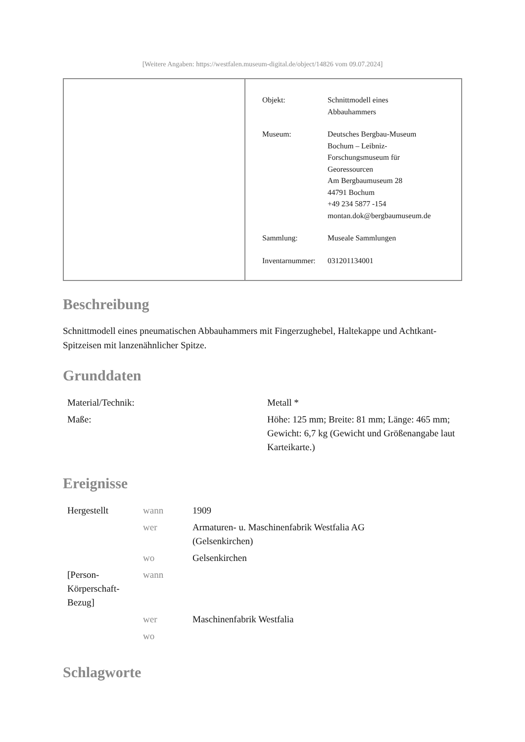[Weitere Angaben: https://westfalen.museum-digital.de/object/14826 vom 09.07.2024]
| Objekt: | Schnittmodell eines Abbauhammers |
| Museum: | Deutsches Bergbau-Museum Bochum – Leibniz- Forschungsmuseum für Georessourcen Am Bergbaumuseum 28 44791 Bochum +49 234 5877 -154 montan.dok@bergbaumuseum.de |
| Sammlung: | Museale Sammlungen |
| Inventarnummer: | 031201134001 |
Beschreibung
Schnittmodell eines pneumatischen Abbauhammers mit Fingerzughebel, Haltekappe und Achtkant-Spitzeisen mit lanzenähnlicher Spitze.
Grunddaten
| Material/Technik: | Metall * |
| Maße: | Höhe: 125 mm; Breite: 81 mm; Länge: 465 mm; Gewicht: 6,7 kg (Gewicht und Größenangabe laut Karteikarte.) |
Ereignisse
| Hergestellt | wann | 1909 |
| | wer | Armaturen- u. Maschinenfabrik Westfalia AG (Gelsenkirchen) |
| | wo | Gelsenkirchen |
| [Person-Körperschaft-Bezug] | wann | |
| | wer | Maschinenfabrik Westfalia |
| | wo | |
Schlagworte